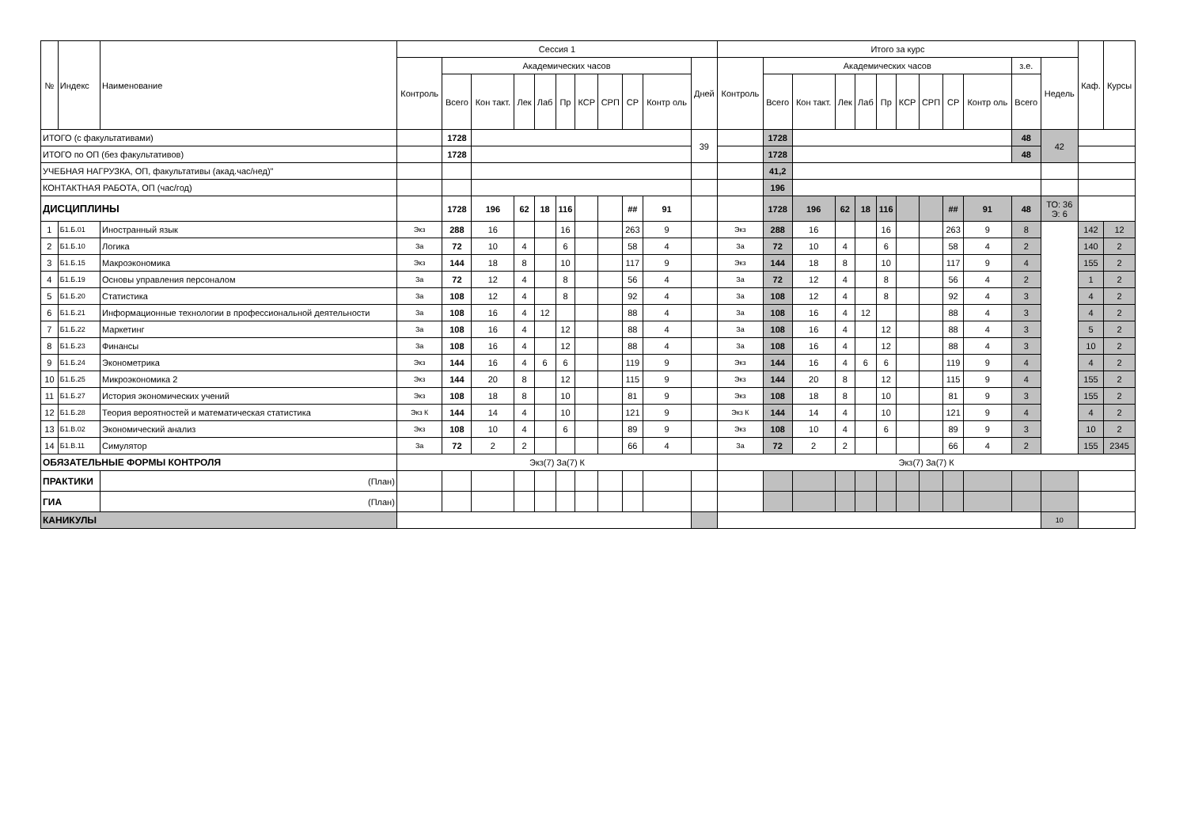| № | Индекс | Наименование | Сессия 1 | | | | | | | | | | | Итого за курс | | | | | | | | | | | | Каф. | Курсы |
| --- | --- | --- | --- | --- | --- | --- | --- | --- | --- | --- | --- | --- | --- | --- | --- | --- | --- | --- | --- | --- | --- | --- | --- | --- | --- | --- | --- |
| | | | Контроль | Академических часов | | | | | | | | | Дней | Контроль | Академических часов | | | | | | | | | з.е. | Недель | | |
| | | | | Всего | Кон такт. | Лек | Лаб | Пр | КСР | СРП | СР | Контр оль | | | Всего | Кон такт. | Лек | Лаб | Пр | КСР | СРП | СР | Контр оль | Всего | | | |
| ИТОГО (с факультативами) | | | | 1728 | | | | | | | | | 39 | | 1728 | | | | | | | | | 48 | 42 | | |
| ИТОГО по ОП (без факультативов) | | | | 1728 | | | | | | | | | | | 1728 | | | | | | | | | 48 | | | |
| УЧЕБНАЯ НАГРУЗКА, ОП, факультативы (акад.час/нед)" | | | | | | | | | | | | | | | 41,2 | | | | | | | | | | | | |
| КОНТАКТНАЯ РАБОТА, ОП (час/год) | | | | | | | | | | | | | | | 196 | | | | | | | | | | | | |
| ДИСЦИПЛИНЫ | | | | 1728 | 196 | 62 | 18 | 116 | | | ## | 91 | | | 1728 | 196 | 62 | 18 | 116 | | | ## | 91 | 48 | ТО: 36 Э: 6 | | |
| 1 | Б1.Б.01 | Иностранный язык | Экз | 288 | 16 | | | 16 | | | 263 | 9 | | Экз | 288 | 16 | | | 16 | | | 263 | 9 | 8 | | 142 | 12 |
| 2 | Б1.Б.10 | Логика | За | 72 | 10 | 4 | | 6 | | | 58 | 4 | | За | 72 | 10 | 4 | | 6 | | | 58 | 4 | 2 | | 140 | 2 |
| 3 | Б1.Б.15 | Макроэкономика | Экз | 144 | 18 | 8 | | 10 | | | 117 | 9 | | Экз | 144 | 18 | 8 | | 10 | | | 117 | 9 | 4 | | 155 | 2 |
| 4 | Б1.Б.19 | Основы управления персоналом | За | 72 | 12 | 4 | | 8 | | | 56 | 4 | | За | 72 | 12 | 4 | | 8 | | | 56 | 4 | 2 | | 1 | 2 |
| 5 | Б1.Б.20 | Статистика | За | 108 | 12 | 4 | | 8 | | | 92 | 4 | | За | 108 | 12 | 4 | | 8 | | | 92 | 4 | 3 | | 4 | 2 |
| 6 | Б1.Б.21 | Информационные технологии в профессиональной деятельности | За | 108 | 16 | 4 | 12 | | | | 88 | 4 | | За | 108 | 16 | 4 | 12 | | | | 88 | 4 | 3 | | 4 | 2 |
| 7 | Б1.Б.22 | Маркетинг | За | 108 | 16 | 4 | | 12 | | | 88 | 4 | | За | 108 | 16 | 4 | | 12 | | | 88 | 4 | 3 | | 5 | 2 |
| 8 | Б1.Б.23 | Финансы | За | 108 | 16 | 4 | | 12 | | | 88 | 4 | | За | 108 | 16 | 4 | | 12 | | | 88 | 4 | 3 | | 10 | 2 |
| 9 | Б1.Б.24 | Эконометрика | Экз | 144 | 16 | 4 | 6 | 6 | | | 119 | 9 | | Экз | 144 | 16 | 4 | 6 | 6 | | | 119 | 9 | 4 | | 4 | 2 |
| 10 | Б1.Б.25 | Микроэкономика 2 | Экз | 144 | 20 | 8 | | 12 | | | 115 | 9 | | Экз | 144 | 20 | 8 | | 12 | | | 115 | 9 | 4 | | 155 | 2 |
| 11 | Б1.Б.27 | История экономических учений | Экз | 108 | 18 | 8 | | 10 | | | 81 | 9 | | Экз | 108 | 18 | 8 | | 10 | | | 81 | 9 | 3 | | 155 | 2 |
| 12 | Б1.Б.28 | Теория вероятностей и математическая статистика | Экз К | 144 | 14 | 4 | | 10 | | | 121 | 9 | | Экз К | 144 | 14 | 4 | | 10 | | | 121 | 9 | 4 | | 4 | 2 |
| 13 | Б1.В.02 | Экономический анализ | Экз | 108 | 10 | 4 | | 6 | | | 89 | 9 | | Экз | 108 | 10 | 4 | | 6 | | | 89 | 9 | 3 | | 10 | 2 |
| 14 | Б1.В.11 | Симулятор | За | 72 | 2 | 2 | | | | | 66 | 4 | | За | 72 | 2 | 2 | | | | | 66 | 4 | 2 | | 155 | 2345 |
| ОБЯЗАТЕЛЬНЫЕ ФОРМЫ КОНТРОЛЯ | | | Экз(7) За(7) К | | | | | | | | | | | Экз(7) За(7) К | | | | | | | | | | | | | |
| ПРАКТИКИ | | (План) | | | | | | | | | | | | | | | | | | | | | | | | | |
| ГИА | | (План) | | | | | | | | | | | | | | | | | | | | | | | | | |
| КАНИКУЛЫ | | | | | | | | | | | | | | | | | | | | | | | | | 10 | | |